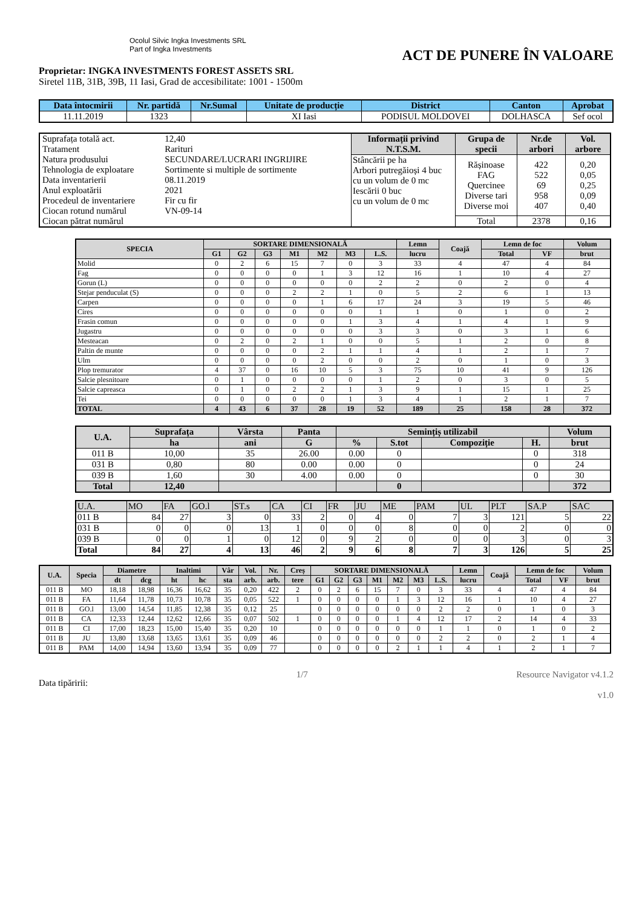Ocolul Silvic Ingka Investments SRL
Part of Ingka Investments
ACT DE PUNERE ÎN VALOARE
Proprietar: INGKA INVESTMENTS FOREST ASSETS SRL
Siretel 11B, 31B, 39B, 11 Iasi, Grad de accesibilitate: 1001 - 1500m
| Data întocmirii | Nr. partidă | Nr.Sumal | Unitate de producție | District | Canton | Aprobat |
| --- | --- | --- | --- | --- | --- | --- |
| 11.11.2019 | 1323 | | XI Iasi | PODISUL MOLDOVEI | DOLHASCA | Sef ocol |
| / Suprafața totală act. / 12,40 / / Tratament / Rarituri / / Natura produsului / SECUNDARE/LUCRARI INGRIJIRE / / Tehnologia de exploatare / Sortimente si multiple de sortimente / / Data inventarierii / 08.11.2019 / / Anul exploatării / 2021 / / Procedeul de inventariere / Fir cu fir / / Ciocan rotund numărul / VN-09-14 / / Ciocan pătrat numărul / / | Informații privind N.T.S.M. | Grupa de specii | Nr.de arbori | Vol. arbore |
| | Stâncării pe ha Arbori putregăioși 4 buc cu un volum de 0 mc Iescării 0 buc cu un volum de 0 mc | Rășinoase FAG Quercinee Diverse tari Diverse moi | 422 522 69 958 407 | 0,20 0,05 0,25 0,09 0,40 |
| | | Total | 2378 | 0,16 |
| SPECIA | SORTARE DIMENSIONALĂ | | | | | | | Lemn | Coajă | Lemn de foc | | Volum |
| --- | --- | --- | --- | --- | --- | --- | --- | --- | --- | --- | --- | --- |
| | G1 | G2 | G3 | M1 | M2 | M3 | L.S. | lucru | | Total | VF | brut |
| Molid | 0 | 2 | 6 | 15 | 7 | 0 | 3 | 33 | 4 | 47 | 4 | 84 |
| Fag | 0 | 0 | 0 | 0 | 1 | 3 | 12 | 16 | 1 | 10 | 4 | 27 |
| Gorun (L) | 0 | 0 | 0 | 0 | 0 | 0 | 2 | 2 | 0 | 2 | 0 | 4 |
| Stejar penduculat (S) | 0 | 0 | 0 | 2 | 2 | 1 | 0 | 5 | 2 | 6 | 1 | 13 |
| Carpen | 0 | 0 | 0 | 0 | 1 | 6 | 17 | 24 | 3 | 19 | 5 | 46 |
| Cires | 0 | 0 | 0 | 0 | 0 | 0 | 1 | 1 | 0 | 1 | 0 | 2 |
| Frasin comun | 0 | 0 | 0 | 0 | 0 | 1 | 3 | 4 | 1 | 4 | 1 | 9 |
| Jugastru | 0 | 0 | 0 | 0 | 0 | 0 | 3 | 3 | 0 | 3 | 1 | 6 |
| Mesteacan | 0 | 2 | 0 | 2 | 1 | 0 | 0 | 5 | 1 | 2 | 0 | 8 |
| Paltin de munte | 0 | 0 | 0 | 0 | 2 | 1 | 1 | 4 | 1 | 2 | 1 | 7 |
| Ulm | 0 | 0 | 0 | 0 | 2 | 0 | 0 | 2 | 0 | 1 | 0 | 3 |
| Plop tremurator | 4 | 37 | 0 | 16 | 10 | 5 | 3 | 75 | 10 | 41 | 9 | 126 |
| Salcie plesnitoare | 0 | 1 | 0 | 0 | 0 | 0 | 1 | 2 | 0 | 3 | 0 | 5 |
| Salcie capreasca | 0 | 1 | 0 | 2 | 2 | 1 | 3 | 9 | 1 | 15 | 1 | 25 |
| Tei | 0 | 0 | 0 | 0 | 0 | 1 | 3 | 4 | 1 | 2 | 1 | 7 |
| TOTAL | 4 | 43 | 6 | 37 | 28 | 19 | 52 | 189 | 25 | 158 | 28 | 372 |
| U.A. | Suprafața | Vârsta | Panta | Semințiș utilizabil | | | | Volum |
| --- | --- | --- | --- | --- | --- | --- | --- | --- |
| | ha | ani | G | % | S.tot | Compoziție | H. | brut |
| 011 B | 10,00 | 35 | 26.00 | 0.00 | 0 | | 0 | 318 |
| 031 B | 0,80 | 80 | 0.00 | 0.00 | 0 | | 0 | 24 |
| 039 B | 1,60 | 30 | 4.00 | 0.00 | 0 | | 0 | 30 |
| Total | 12,40 | | | | 0 | | | 372 |
| U.A. | MO | FA | GO.l | ST.s | CA | CI | FR | JU | ME | PAM | UL | PLT | SA.P | SAC |
| 011 B | 84 | 27 | 3 | 0 | 33 | 2 | 0 | 4 | 0 | 7 | 3 | 121 | 5 | 22 |
| 031 B | 0 | 0 | 0 | 13 | 1 | 0 | 0 | 0 | 8 | 0 | 0 | 2 | 0 | 0 |
| 039 B | 0 | 0 | 1 | 0 | 12 | 0 | 9 | 2 | 0 | 0 | 0 | 3 | 0 | 3 |
| Total | 84 | 27 | 4 | 13 | 46 | 2 | 9 | 6 | 8 | 7 | 3 | 126 | 5 | 25 |
| U.A. | Specia | Diametre | | Inaltimi | | Vâr | Vol. | Nr. | Creș | SORTARE DIMENSIONALĂ | | | | | | | Lemn | Coajă | Lemn de foc | | Volum |
| --- | --- | --- | --- | --- | --- | --- | --- | --- | --- | --- | --- | --- | --- | --- | --- | --- | --- | --- | --- | --- | --- |
| | | dt | dcg | ht | hc | sta | arb. | arb. | tere | G1 | G2 | G3 | M1 | M2 | M3 | L.S. | lucru | | Total | VF | brut |
| 011 B | MO | 18,18 | 18,98 | 16,36 | 16,62 | 35 | 0,20 | 422 | 2 | 0 | 2 | 6 | 15 | 7 | 0 | 3 | 33 | 4 | 47 | 4 | 84 |
| 011 B | FA | 11,64 | 11,78 | 10,73 | 10,78 | 35 | 0,05 | 522 | 1 | 0 | 0 | 0 | 0 | 1 | 3 | 12 | 16 | 1 | 10 | 4 | 27 |
| 011 B | GO.l | 13,00 | 14,54 | 11,85 | 12,38 | 35 | 0,12 | 25 | | 0 | 0 | 0 | 0 | 0 | 0 | 2 | 2 | 0 | 1 | 0 | 3 |
| 011 B | CA | 12,33 | 12,44 | 12,62 | 12,66 | 35 | 0,07 | 502 | 1 | 0 | 0 | 0 | 0 | 1 | 4 | 12 | 17 | 2 | 14 | 4 | 33 |
| 011 B | CI | 17,00 | 18,23 | 15,00 | 15,40 | 35 | 0,20 | 10 | | 0 | 0 | 0 | 0 | 0 | 0 | 1 | 1 | 0 | 1 | 0 | 2 |
| 011 B | JU | 13,80 | 13,68 | 13,65 | 13,61 | 35 | 0,09 | 46 | | 0 | 0 | 0 | 0 | 0 | 0 | 2 | 2 | 0 | 2 | 1 | 4 |
| 011 B | PAM | 14,00 | 14,94 | 13,60 | 13,94 | 35 | 0,09 | 77 | | 0 | 0 | 0 | 0 | 2 | 1 | 1 | 4 | 1 | 2 | 1 | 7 |
Data tipăririi: 1/7 Resource Navigator v4.1.2
v1.0